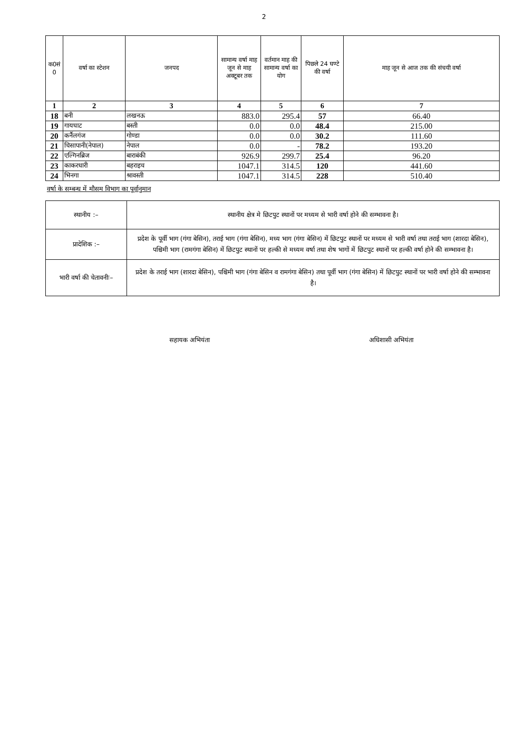2
| क0सं 0 | वर्षा का स्टेशन | जनपद | सामान्य वर्षा माह जून से माह अक्टूबर तक | वर्तमान माह की सामान्य वर्षा का योग | पिछले 24 घण्टे की वर्षा | माह जून से आज तक की संचयी वर्षा |
| --- | --- | --- | --- | --- | --- | --- |
| 1 | 2 | 3 | 4 | 5 | 6 | 7 |
| 18 | बनी | लखनऊ | 883.0 | 295.4 | 57 | 66.40 |
| 19 | गायघाट | बस्ती | 0.0 | 0.0 | 48.4 | 215.00 |
| 20 | कर्नैलगंज | गोण्डा | 0.0 | 0.0 | 30.2 | 111.60 |
| 21 | चिसापानी(नेपाल) | नेपाल | 0.0 | - | 78.2 | 193.20 |
| 22 | एल्गिनब्रिज | बाराबंकी | 926.9 | 299.7 | 25.4 | 96.20 |
| 23 | काकरधारी | बहराइच | 1047.1 | 314.5 | 120 | 441.60 |
| 24 | भिनगा | श्रावस्ती | 1047.1 | 314.5 | 228 | 510.40 |
वर्षा के सम्बन्ध में मौसम विभाग का पूर्वानुमान
| स्थानीय :– | स्थानीय क्षेत्र मे छिटपुट स्थानों पर मध्यम से भारी वर्षा होने की सम्भावना है। |
| प्रादेशिक :– | प्रदेश के पूर्वी भाग (गंगा बेसिन), तराई भाग (गंगा बेसिन), मध्य भाग (गंगा बेसिन) में छिटपुट स्थानों पर मध्यम से भारी वर्षा तथा तराई भाग (शारदा बेसिन), पश्चिमी भाग (रामगंगा बेसिन) में छिटपुट स्थानों पर हल्की से मध्यम वर्षा तथा शेष भागों में छिटपुट स्थानों पर हल्की वर्षा होने की सम्भावना है। |
| भारी वर्षा की चेतावनीः– | प्रदेश के तराई भाग (शारदा बेसिन), पश्चिमी भाग (गंगा बेसिन व रामगंगा बेसिन) तथा पूर्वी भाग (गंगा बेसिन) में छिटपुट स्थानों पर भारी वर्षा होने की सम्भावना है। |
सहायक अभियंता अधिशासी अभियंता